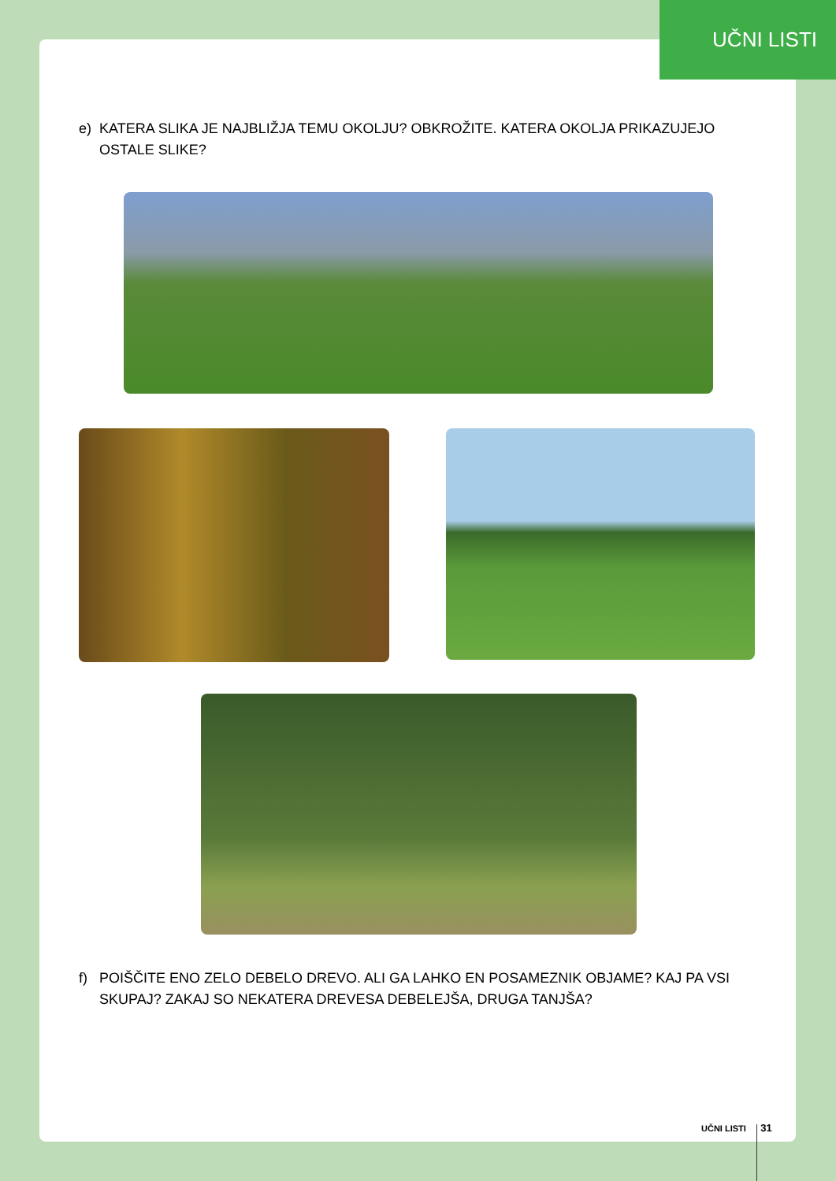UČNI LISTI
e) KATERA SLIKA JE NAJBLIŽJA TEMU OKOLJU? OBKROŽITE. KATERA OKOLJA PRIKAZUJEJO OSTALE SLIKE?
f) POIŠČITE ENO ZELO DEBELO DREVO. ALI GA LAHKO EN POSAMEZNIK OBJAME? KAJ PA VSI SKUPAJ? ZAKAJ SO NEKATERA DREVESA DEBELEJŠA, DRUGA TANJŠA?
UČNI LISTI 31